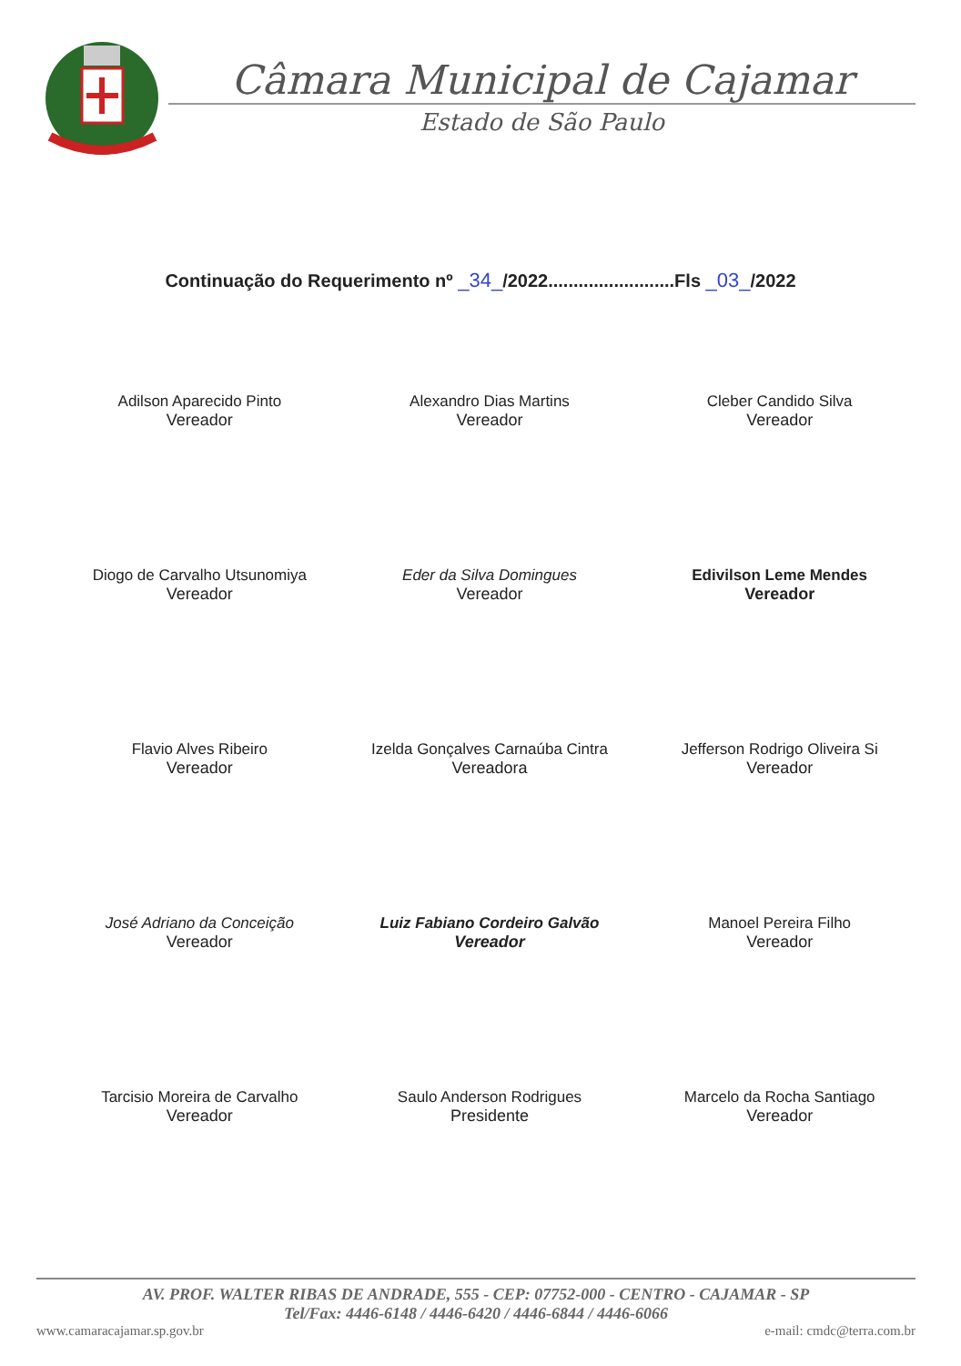Câmara Municipal de Cajamar
Estado de São Paulo
Continuação do Requerimento nº _34_/2022.........................Fls _03_/2022
Adilson Aparecido Pinto
Vereador
Alexandro Dias Martins
Vereador
Cleber Candido Silva
Vereador
Diogo de Carvalho Utsunomiya
Vereador
Eder da Silva Domingues
Vereador
Edivilson Leme Mendes
Vereador
Flavio Alves Ribeiro
Vereador
Izelda Gonçalves Carnaúba Cintra
Vereadora
Jefferson Rodrigo Oliveira Si
Vereador
José Adriano da Conceição
Vereador
Luiz Fabiano Cordeiro Galvão
Vereador
Manoel Pereira Filho
Vereador
Tarcisio Moreira de Carvalho
Vereador
Saulo Anderson Rodrigues
Presidente
Marcelo da Rocha Santiago
Vereador
AV. PROF. WALTER RIBAS DE ANDRADE, 555 - CEP: 07752-000 - CENTRO - CAJAMAR - SP
Tel/Fax: 4446-6148 / 4446-6420 / 4446-6844 / 4446-6066
www.camaracajamar.sp.gov.br e-mail: cmdc@terra.com.br